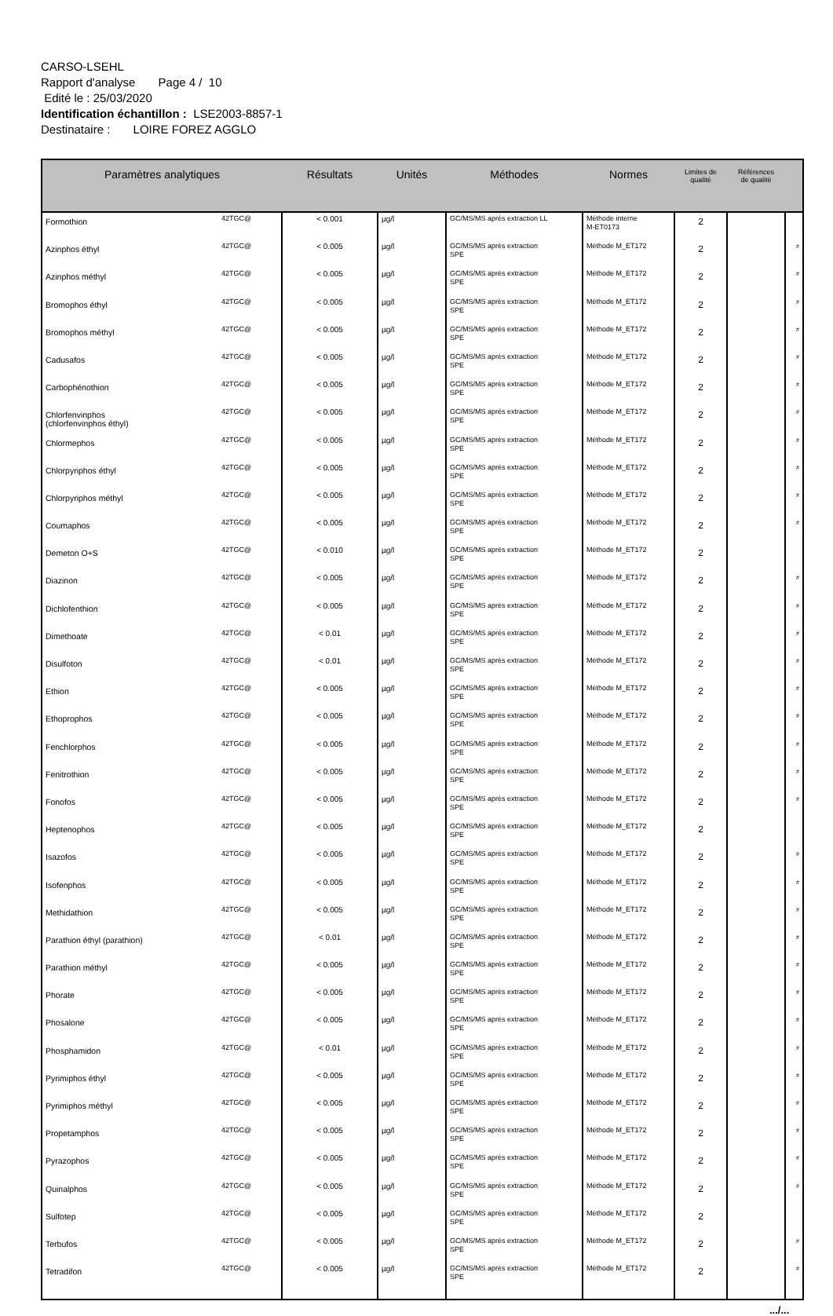CARSO-LSEHL
Rapport d'analyse Page 4 / 10
Edité le : 25/03/2020
Identification échantillon : LSE2003-8857-1
Destinataire : LOIRE FOREZ AGGLO
| Paramètres analytiques | | Résultats | Unités | Méthodes | Normes | Limites de qualité | Références de qualité | |
| --- | --- | --- | --- | --- | --- | --- | --- | --- |
| Formothion | 42TGC@ | < 0.001 | µg/l | GC/MS/MS après extraction LL | Méthode interne M-ET0173 | 2 | | |
| Azinphos éthyl | 42TGC@ | < 0.005 | µg/l | GC/MS/MS après extraction SPE | Méthode M_ET172 | 2 | | # |
| Azinphos méthyl | 42TGC@ | < 0.005 | µg/l | GC/MS/MS après extraction SPE | Méthode M_ET172 | 2 | | # |
| Bromophos éthyl | 42TGC@ | < 0.005 | µg/l | GC/MS/MS après extraction SPE | Méthode M_ET172 | 2 | | # |
| Bromophos méthyl | 42TGC@ | < 0.005 | µg/l | GC/MS/MS après extraction SPE | Méthode M_ET172 | 2 | | # |
| Cadusafos | 42TGC@ | < 0.005 | µg/l | GC/MS/MS après extraction SPE | Méthode M_ET172 | 2 | | # |
| Carbophénothion | 42TGC@ | < 0.005 | µg/l | GC/MS/MS après extraction SPE | Méthode M_ET172 | 2 | | # |
| Chlorfenvinphos (chlorfenvinphos éthyl) | 42TGC@ | < 0.005 | µg/l | GC/MS/MS après extraction SPE | Méthode M_ET172 | 2 | | # |
| Chlormephos | 42TGC@ | < 0.005 | µg/l | GC/MS/MS après extraction SPE | Méthode M_ET172 | 2 | | # |
| Chlorpyriphos éthyl | 42TGC@ | < 0.005 | µg/l | GC/MS/MS après extraction SPE | Méthode M_ET172 | 2 | | # |
| Chlorpyriphos méthyl | 42TGC@ | < 0.005 | µg/l | GC/MS/MS après extraction SPE | Méthode M_ET172 | 2 | | # |
| Coumaphos | 42TGC@ | < 0.005 | µg/l | GC/MS/MS après extraction SPE | Méthode M_ET172 | 2 | | # |
| Demeton O+S | 42TGC@ | < 0.010 | µg/l | GC/MS/MS après extraction SPE | Méthode M_ET172 | 2 | | |
| Diazinon | 42TGC@ | < 0.005 | µg/l | GC/MS/MS après extraction SPE | Méthode M_ET172 | 2 | | # |
| Dichlofenthion | 42TGC@ | < 0.005 | µg/l | GC/MS/MS après extraction SPE | Méthode M_ET172 | 2 | | # |
| Dimethoate | 42TGC@ | < 0.01 | µg/l | GC/MS/MS après extraction SPE | Méthode M_ET172 | 2 | | # |
| Disulfoton | 42TGC@ | < 0.01 | µg/l | GC/MS/MS après extraction SPE | Méthode M_ET172 | 2 | | # |
| Ethion | 42TGC@ | < 0.005 | µg/l | GC/MS/MS après extraction SPE | Méthode M_ET172 | 2 | | # |
| Ethoprophos | 42TGC@ | < 0.005 | µg/l | GC/MS/MS après extraction SPE | Méthode M_ET172 | 2 | | # |
| Fenchlorphos | 42TGC@ | < 0.005 | µg/l | GC/MS/MS après extraction SPE | Méthode M_ET172 | 2 | | # |
| Fenitrothion | 42TGC@ | < 0.005 | µg/l | GC/MS/MS après extraction SPE | Méthode M_ET172 | 2 | | # |
| Fonofos | 42TGC@ | < 0.005 | µg/l | GC/MS/MS après extraction SPE | Méthode M_ET172 | 2 | | # |
| Heptenophos | 42TGC@ | < 0.005 | µg/l | GC/MS/MS après extraction SPE | Méthode M_ET172 | 2 | | |
| Isazofos | 42TGC@ | < 0.005 | µg/l | GC/MS/MS après extraction SPE | Méthode M_ET172 | 2 | | # |
| Isofenphos | 42TGC@ | < 0.005 | µg/l | GC/MS/MS après extraction SPE | Méthode M_ET172 | 2 | | # |
| Methidathion | 42TGC@ | < 0.005 | µg/l | GC/MS/MS après extraction SPE | Méthode M_ET172 | 2 | | # |
| Parathion éthyl (parathion) | 42TGC@ | < 0.01 | µg/l | GC/MS/MS après extraction SPE | Méthode M_ET172 | 2 | | # |
| Parathion méthyl | 42TGC@ | < 0.005 | µg/l | GC/MS/MS après extraction SPE | Méthode M_ET172 | 2 | | # |
| Phorate | 42TGC@ | < 0.005 | µg/l | GC/MS/MS après extraction SPE | Méthode M_ET172 | 2 | | # |
| Phosalone | 42TGC@ | < 0.005 | µg/l | GC/MS/MS après extraction SPE | Méthode M_ET172 | 2 | | # |
| Phosphamidon | 42TGC@ | < 0.01 | µg/l | GC/MS/MS après extraction SPE | Méthode M_ET172 | 2 | | # |
| Pyrimiphos éthyl | 42TGC@ | < 0.005 | µg/l | GC/MS/MS après extraction SPE | Méthode M_ET172 | 2 | | # |
| Pyrimiphos méthyl | 42TGC@ | < 0.005 | µg/l | GC/MS/MS après extraction SPE | Méthode M_ET172 | 2 | | # |
| Propetamphos | 42TGC@ | < 0.005 | µg/l | GC/MS/MS après extraction SPE | Méthode M_ET172 | 2 | | # |
| Pyrazophos | 42TGC@ | < 0.005 | µg/l | GC/MS/MS après extraction SPE | Méthode M_ET172 | 2 | | # |
| Quinalphos | 42TGC@ | < 0.005 | µg/l | GC/MS/MS après extraction SPE | Méthode M_ET172 | 2 | | # |
| Sulfotep | 42TGC@ | < 0.005 | µg/l | GC/MS/MS après extraction SPE | Méthode M_ET172 | 2 | | |
| Terbufos | 42TGC@ | < 0.005 | µg/l | GC/MS/MS après extraction SPE | Méthode M_ET172 | 2 | | # |
| Tetradifon | 42TGC@ | < 0.005 | µg/l | GC/MS/MS après extraction SPE | Méthode M_ET172 | 2 | | # |
.../...